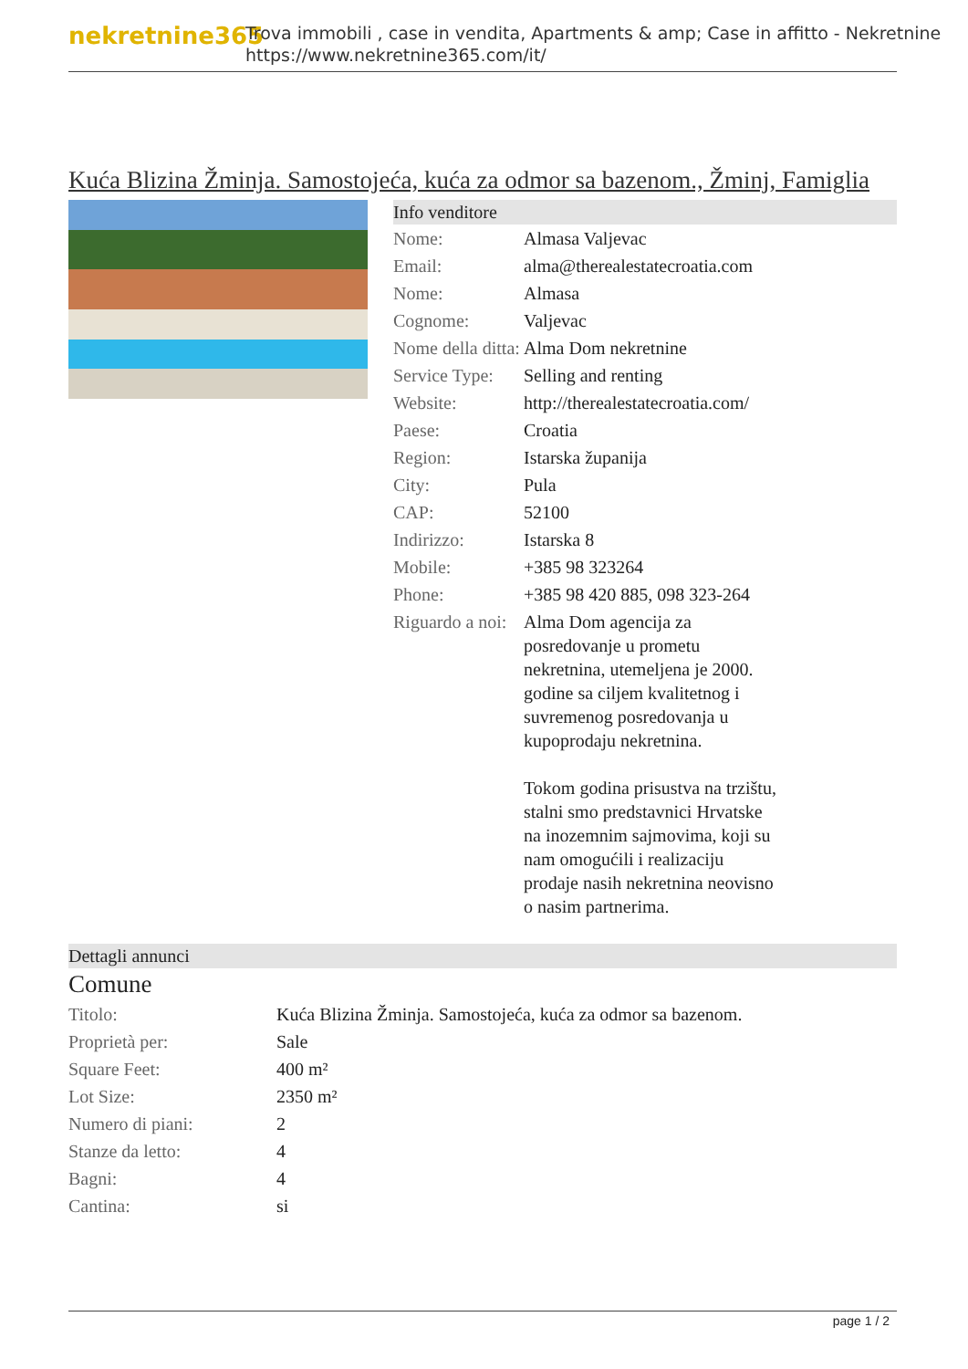nekretnine365
Trova immobili , case in vendita, Apartments & amp; Case in affitto - Nekretnine
https://www.nekretnine365.com/it/
Kuća Blizina Žminja. Samostojeća, kuća za odmor sa bazenom., Žminj, Famiglia
Info venditore
| Nome: | Almasa Valjevac |
| Email: | alma@therealestatecroatia.com |
| Nome: | Almasa |
| Cognome: | Valjevac |
| Nome della ditta: | Alma Dom nekretnine |
| Service Type: | Selling and renting |
| Website: | http://therealestatecroatia.com/ |
| Paese: | Croatia |
| Region: | Istarska županija |
| City: | Pula |
| CAP: | 52100 |
| Indirizzo: | Istarska 8 |
| Mobile: | +385 98 323264 |
| Phone: | +385 98 420 885, 098 323-264 |
| Riguardo a noi: | Alma Dom agencija za posredovanje u prometu nekretnina, utemeljena je 2000. godine sa ciljem kvalitetnog i suvremenog posredovanja u kupoprodaju nekretnina. Tokom godina prisustva na trzištu, stalni smo predstavnici Hrvatske na inozemnim sajmovima, koji su nam omogućili i realizaciju prodaje nasih nekretnina neovisno o nasim partnerima. |
Dettagli annunci
Comune
| Titolo: | Kuća Blizina Žminja. Samostojeća, kuća za odmor sa bazenom. |
| Proprietà per: | Sale |
| Square Feet: | 400 m² |
| Lot Size: | 2350 m² |
| Numero di piani: | 2 |
| Stanze da letto: | 4 |
| Bagni: | 4 |
| Cantina: | si |
page 1 / 2